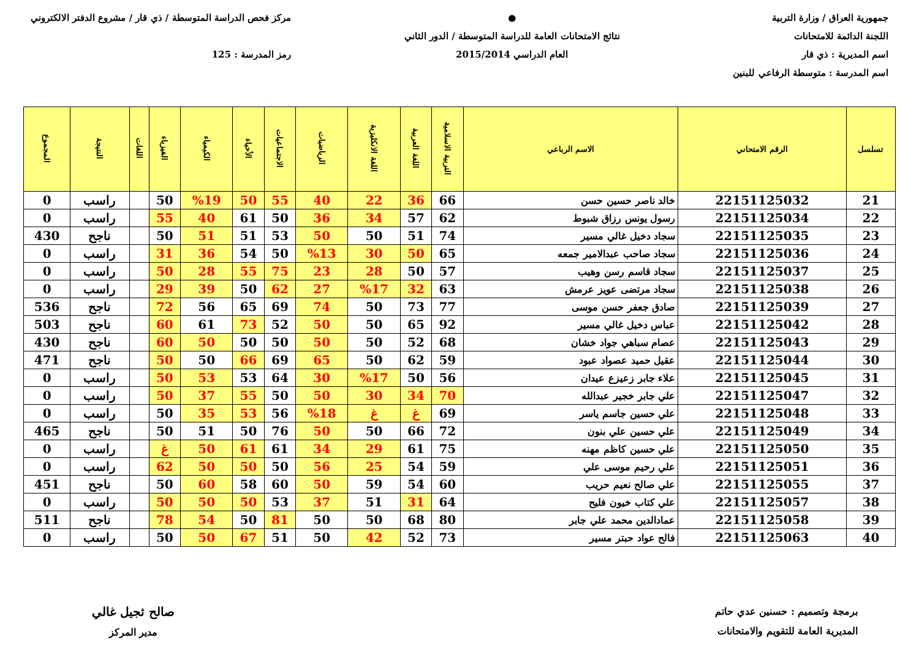جمهورية العراق / وزارة التربية
اللجنة الدائمة للامتحانات
اسم المديرية : ذي قار
اسم المدرسة : متوسطة الرفاعي للبنين
●
نتائج الامتحانات العامة للدراسة المتوسطة / الدور الثاني
العام الدراسي 2015/2014
مركز فحص الدراسة المتوسطة / ذي قار / مشروع الدفتر الالكتروني
رمز المدرسة : 125
| تسلسل | الرقم الامتحاني | الاسم الرباعي | التربية الاسلامية | اللغة العربية | اللغة الانكليزية | الرياضيات | الاجتماعيات | الأحياء | الكيمياء | الفيزياء | اللغات | النتيجة | المجموع |
| --- | --- | --- | --- | --- | --- | --- | --- | --- | --- | --- | --- | --- | --- |
| 21 | 22151125032 | خالد ناصر حسين حسن | 66 | 36 | 22 | 40 | 55 | 50 | %19 | 50 | | راسب | 0 |
| 22 | 22151125034 | رسول يونس رزاق شبوط | 62 | 57 | 34 | 36 | 50 | 61 | 40 | 55 | | راسب | 0 |
| 23 | 22151125035 | سجاد دخيل غالي مسير | 74 | 51 | 50 | 50 | 53 | 51 | 51 | 50 | | ناجح | 430 |
| 24 | 22151125036 | سجاد صاحب عبدالامير جمعه | 65 | 50 | 30 | %13 | 50 | 54 | 36 | 31 | | راسب | 0 |
| 25 | 22151125037 | سجاد قاسم رسن وهيب | 57 | 50 | 28 | 23 | 75 | 55 | 28 | 50 | | راسب | 0 |
| 26 | 22151125038 | سجاد مرتضى عويز عرمش | 63 | 32 | %17 | 27 | 62 | 50 | 39 | 29 | | راسب | 0 |
| 27 | 22151125039 | صادق جعفر حسن موسى | 77 | 73 | 50 | 74 | 69 | 65 | 56 | 72 | | ناجح | 536 |
| 28 | 22151125042 | عباس دخيل غالي مسير | 92 | 65 | 50 | 50 | 52 | 73 | 61 | 60 | | ناجح | 503 |
| 29 | 22151125043 | عصام سباهي جواد خشان | 68 | 52 | 50 | 50 | 50 | 50 | 50 | 60 | | ناجح | 430 |
| 30 | 22151125044 | عقيل حميد عصواد عبود | 59 | 62 | 50 | 65 | 69 | 66 | 50 | 50 | | ناجح | 471 |
| 31 | 22151125045 | علاء جابر زعيزع عيدان | 56 | 50 | %17 | 30 | 64 | 53 | 53 | 50 | | راسب | 0 |
| 32 | 22151125047 | علي جابر خجير عبدالله | 70 | 34 | 30 | 50 | 50 | 55 | 37 | 50 | | راسب | 0 |
| 33 | 22151125048 | علي حسين جاسم ياسر | 69 | غ | غ | %18 | 56 | 53 | 35 | 50 | | راسب | 0 |
| 34 | 22151125049 | علي حسين علي بنون | 72 | 66 | 50 | 50 | 76 | 50 | 51 | 50 | | ناجح | 465 |
| 35 | 22151125050 | علي حسين كاظم مهنه | 75 | 61 | 29 | 34 | 61 | 61 | 50 | غ | | راسب | 0 |
| 36 | 22151125051 | علي رحيم موسى علي | 59 | 54 | 25 | 56 | 50 | 50 | 50 | 62 | | راسب | 0 |
| 37 | 22151125055 | علي صالح نعيم حريب | 60 | 54 | 59 | 50 | 60 | 58 | 60 | 50 | | ناجح | 451 |
| 38 | 22151125057 | علي كتاب خيون فليح | 64 | 31 | 51 | 37 | 53 | 50 | 50 | 50 | | راسب | 0 |
| 39 | 22151125058 | عمادالدين محمد علي جابر | 80 | 68 | 50 | 50 | 81 | 50 | 54 | 78 | | ناجح | 511 |
| 40 | 22151125063 | فالح عواد حبتر مسير | 73 | 52 | 42 | 50 | 51 | 67 | 50 | 50 | | راسب | 0 |
برمجة وتصميم : حسنين عدي حاتم
المديرية العامة للتقويم والامتحانات
صالح ثجيل غالي
مدير المركز